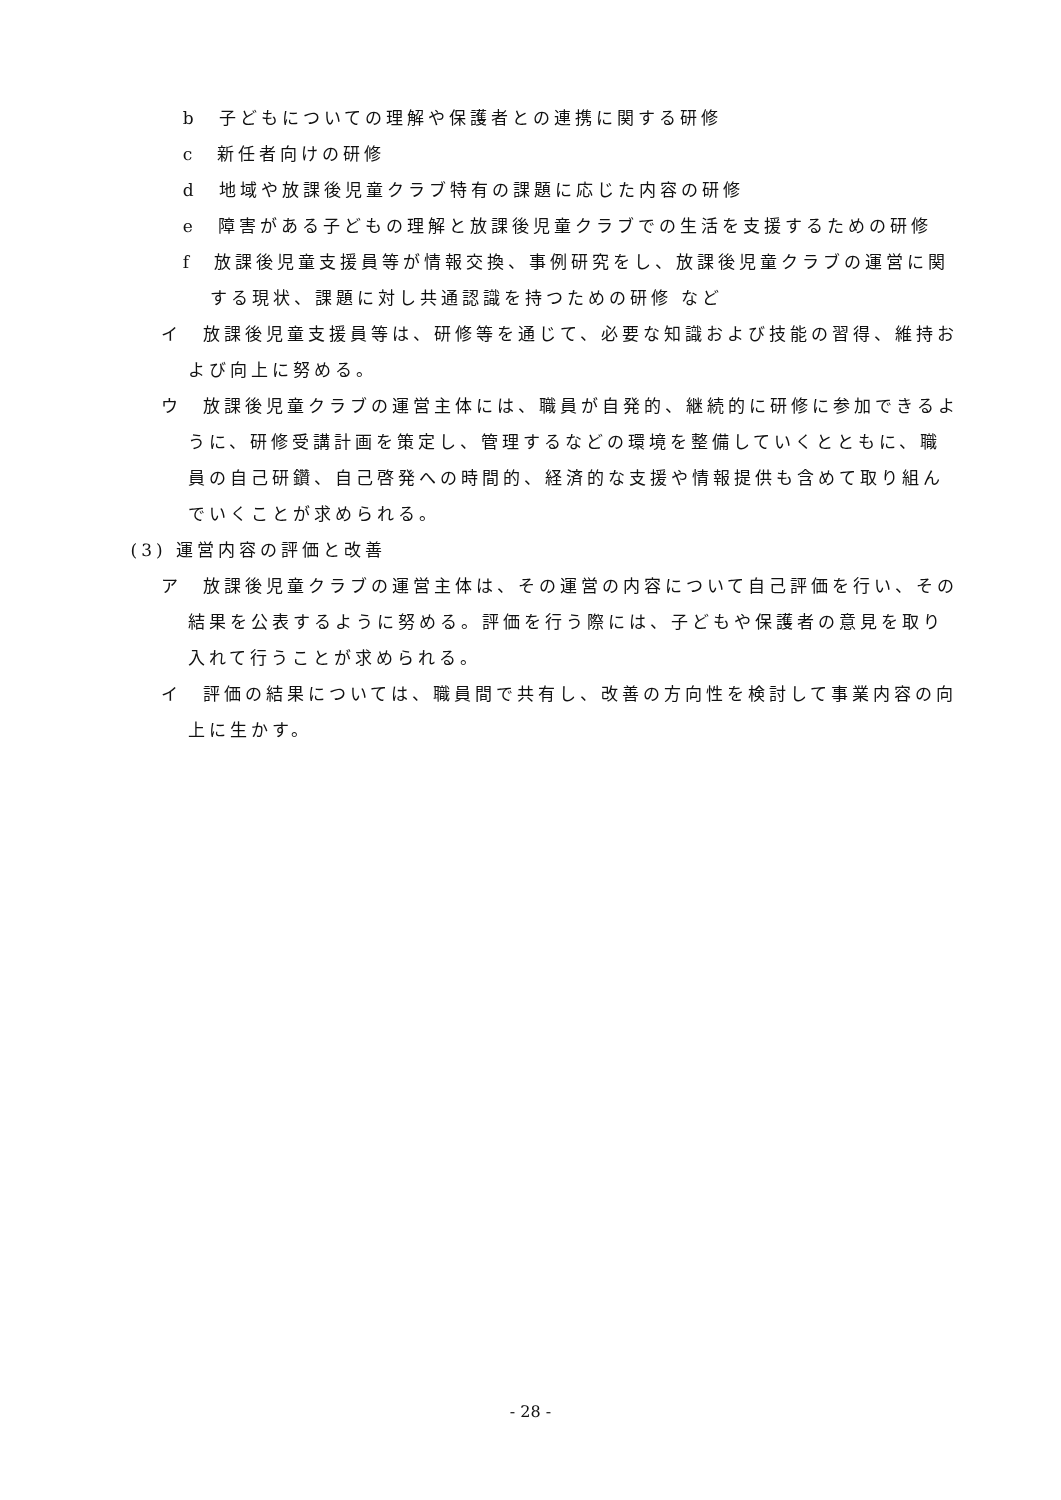b　子どもについての理解や保護者との連携に関する研修
c　新任者向けの研修
d　地域や放課後児童クラブ特有の課題に応じた内容の研修
e　障害がある子どもの理解と放課後児童クラブでの生活を支援するための研修
f　放課後児童支援員等が情報交換、事例研究をし、放課後児童クラブの運営に関する現状、課題に対し共通認識を持つための研修 など
イ　放課後児童支援員等は、研修等を通じて、必要な知識および技能の習得、維持および向上に努める。
ウ　放課後児童クラブの運営主体には、職員が自発的、継続的に研修に参加できるように、研修受講計画を策定し、管理するなどの環境を整備していくとともに、職員の自己研鑽、自己啓発への時間的、経済的な支援や情報提供も含めて取り組んでいくことが求められる。
(3) 運営内容の評価と改善
ア　放課後児童クラブの運営主体は、その運営の内容について自己評価を行い、その結果を公表するように努める。評価を行う際には、子どもや保護者の意見を取り入れて行うことが求められる。
イ　評価の結果については、職員間で共有し、改善の方向性を検討して事業内容の向上に生かす。
- 28 -